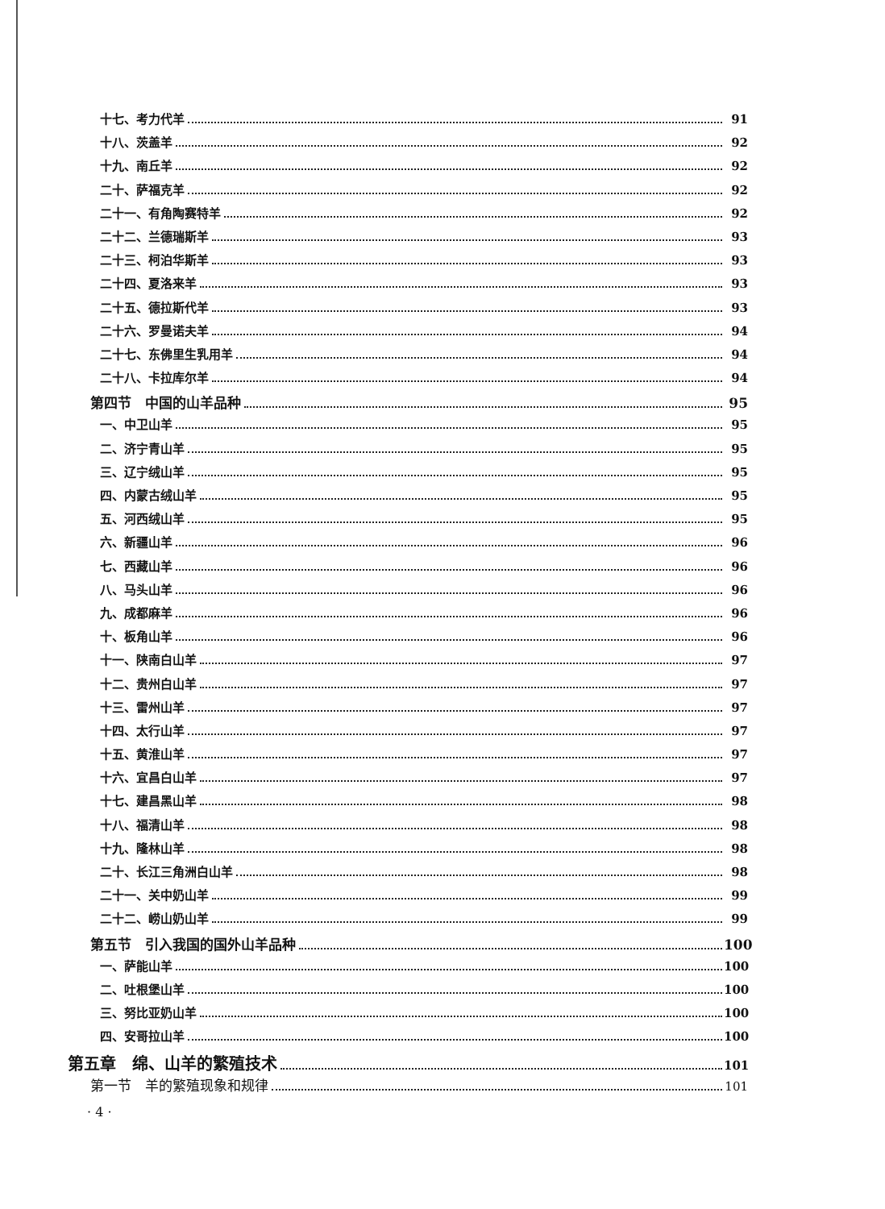十七、考力代羊 91
十八、茨盖羊 92
十九、南丘羊 92
二十、萨福克羊 92
二十一、有角陶赛特羊 92
二十二、兰德瑞斯羊 93
二十三、柯泊华斯羊 93
二十四、夏洛来羊 93
二十五、德拉斯代羊 93
二十六、罗曼诺夫羊 94
二十七、东佛里生乳用羊 94
二十八、卡拉库尔羊 94
第四节　中国的山羊品种 95
一、中卫山羊 95
二、济宁青山羊 95
三、辽宁绒山羊 95
四、内蒙古绒山羊 95
五、河西绒山羊 95
六、新疆山羊 96
七、西藏山羊 96
八、马头山羊 96
九、成都麻羊 96
十、板角山羊 96
十一、陕南白山羊 97
十二、贵州白山羊 97
十三、雷州山羊 97
十四、太行山羊 97
十五、黄淮山羊 97
十六、宜昌白山羊 97
十七、建昌黑山羊 98
十八、福清山羊 98
十九、隆林山羊 98
二十、长江三角洲白山羊 98
二十一、关中奶山羊 99
二十二、崂山奶山羊 99
第五节　引入我国的国外山羊品种 100
一、萨能山羊 100
二、吐根堡山羊 100
三、努比亚奶山羊 100
四、安哥拉山羊 100
第五章　绵、山羊的繁殖技术 101
第一节　羊的繁殖现象和规律 101
· 4 ·